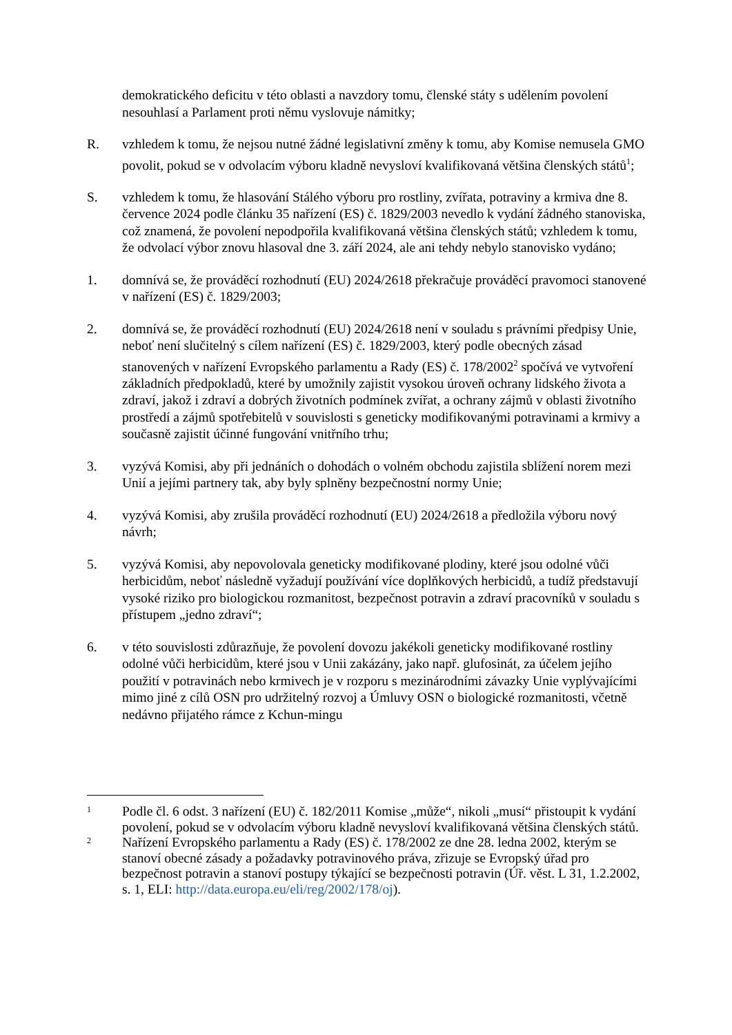demokratického deficitu v této oblasti a navzdory tomu, členské státy s udělením povolení nesouhlasí a Parlament proti němu vyslovuje námitky;
R. vzhledem k tomu, že nejsou nutné žádné legislativní změny k tomu, aby Komise nemusela GMO povolit, pokud se v odvolacím výboru kladně nevysloví kvalifikovaná většina členských států<sup>1</sup>;
S. vzhledem k tomu, že hlasování Stálého výboru pro rostliny, zvířata, potraviny a krmiva dne 8. července 2024 podle článku 35 nařízení (ES) č. 1829/2003 nevedlo k vydání žádného stanoviska, což znamená, že povolení nepodpořila kvalifikovaná většina členských států; vzhledem k tomu, že odvolací výbor znovu hlasoval dne 3. září 2024, ale ani tehdy nebylo stanovisko vydáno;
1. domnívá se, že prováděcí rozhodnutí (EU) 2024/2618 překračuje prováděcí pravomoci stanovené v nařízení (ES) č. 1829/2003;
2. domnívá se, že prováděcí rozhodnutí (EU) 2024/2618 není v souladu s právními předpisy Unie, neboť není slučitelný s cílem nařízení (ES) č. 1829/2003, který podle obecných zásad stanovených v nařízení Evropského parlamentu a Rady (ES) č. 178/2002<sup>2</sup> spočívá ve vytvoření základních předpokladů, které by umožnily zajistit vysokou úroveň ochrany lidského života a zdraví, jakož i zdraví a dobrých životních podmínek zvířat, a ochrany zájmů v oblasti životního prostředí a zájmů spotřebitelů v souvislosti s geneticky modifikovanými potravinami a krmivy a současně zajistit účinné fungování vnitřního trhu;
3. vyzývá Komisi, aby při jednáních o dohodách o volném obchodu zajistila sblížení norem mezi Unií a jejími partnery tak, aby byly splněny bezpečnostní normy Unie;
4. vyzývá Komisi, aby zrušila prováděcí rozhodnutí (EU) 2024/2618 a předložila výboru nový návrh;
5. vyzývá Komisi, aby nepovolovala geneticky modifikované plodiny, které jsou odolné vůči herbicidům, neboť následně vyžadují používání více doplňkových herbicidů, a tudíž představují vysoké riziko pro biologickou rozmanitost, bezpečnost potravin a zdraví pracovníků v souladu s přístupem „jedno zdraví“;
6. v této souvislosti zdůrazňuje, že povolení dovozu jakékoli geneticky modifikované rostliny odolné vůči herbicidům, které jsou v Unii zakázány, jako např. glufosinát, za účelem jejího použití v potravinách nebo krmivech je v rozporu s mezinárodními závazky Unie vyplývajícími mimo jiné z cílů OSN pro udržitelný rozvoj a Úmluvy OSN o biologické rozmanitosti, včetně nedávno přijatého rámce z Kchun-mingu
1
Podle čl. 6 odst. 3 nařízení (EU) č. 182/2011 Komise „může“, nikoli „musí“ přistoupit k vydání povolení, pokud se v odvolacím výboru kladně nevysloví kvalifikovaná většina členských států.
2
Nařízení Evropského parlamentu a Rady (ES) č. 178/2002 ze dne 28. ledna 2002, kterým se stanoví obecné zásady a požadavky potravinového práva, zřizuje se Evropský úřad pro bezpečnost potravin a stanoví postupy týkající se bezpečnosti potravin (Úř. věst. L 31, 1.2.2002, s. 1, ELI: http://data.europa.eu/eli/reg/2002/178/oj).